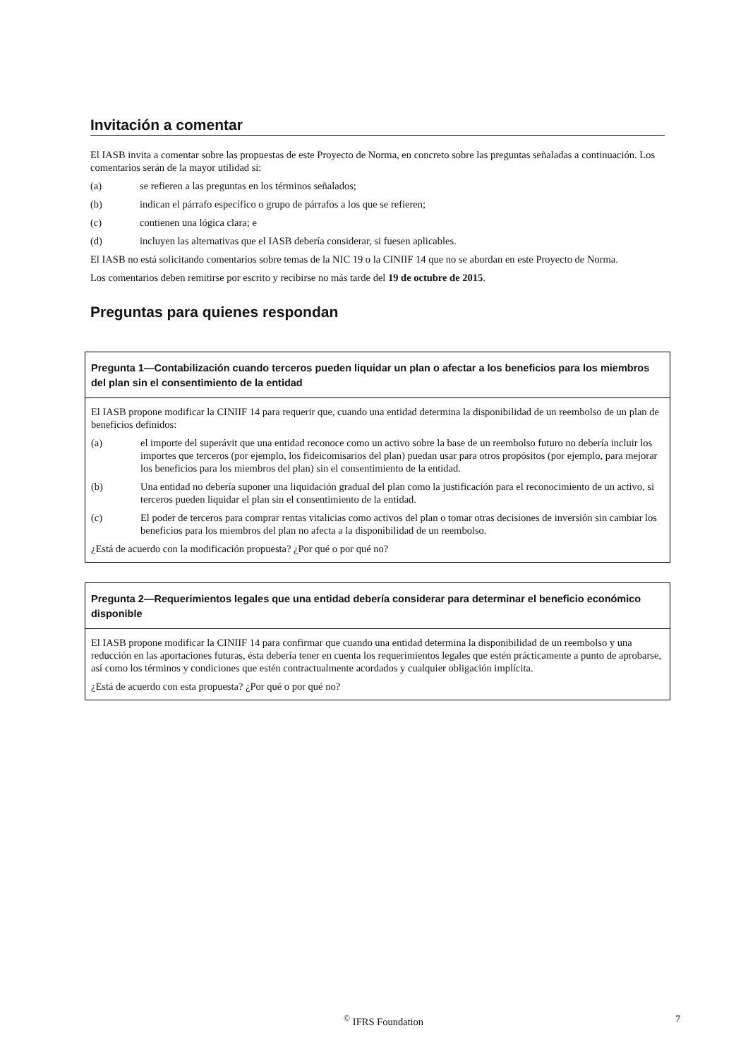Invitación a comentar
El IASB invita a comentar sobre las propuestas de este Proyecto de Norma, en concreto sobre las preguntas señaladas a continuación. Los comentarios serán de la mayor utilidad si:
(a) se refieren a las preguntas en los términos señalados;
(b) indican el párrafo específico o grupo de párrafos a los que se refieren;
(c) contienen una lógica clara; e
(d) incluyen las alternativas que el IASB debería considerar, si fuesen aplicables.
El IASB no está solicitando comentarios sobre temas de la NIC 19 o la CINIIF 14 que no se abordan en este Proyecto de Norma.
Los comentarios deben remitirse por escrito y recibirse no más tarde del 19 de octubre de 2015.
Preguntas para quienes respondan
Pregunta 1—Contabilización cuando terceros pueden liquidar un plan o afectar a los beneficios para los miembros del plan sin el consentimiento de la entidad
El IASB propone modificar la CINIIF 14 para requerir que, cuando una entidad determina la disponibilidad de un reembolso de un plan de beneficios definidos:
(a) el importe del superávit que una entidad reconoce como un activo sobre la base de un reembolso futuro no debería incluir los importes que terceros (por ejemplo, los fideicomisarios del plan) puedan usar para otros propósitos (por ejemplo, para mejorar los beneficios para los miembros del plan) sin el consentimiento de la entidad.
(b) Una entidad no debería suponer una liquidación gradual del plan como la justificación para el reconocimiento de un activo, si terceros pueden liquidar el plan sin el consentimiento de la entidad.
(c) El poder de terceros para comprar rentas vitalicias como activos del plan o tomar otras decisiones de inversión sin cambiar los beneficios para los miembros del plan no afecta a la disponibilidad de un reembolso.
¿Está de acuerdo con la modificación propuesta? ¿Por qué o por qué no?
Pregunta 2—Requerimientos legales que una entidad debería considerar para determinar el beneficio económico disponible
El IASB propone modificar la CINIIF 14 para confirmar que cuando una entidad determina la disponibilidad de un reembolso y una reducción en las aportaciones futuras, ésta debería tener en cuenta los requerimientos legales que estén prácticamente a punto de aprobarse, así como los términos y condiciones que estén contractualmente acordados y cualquier obligación implícita.
¿Está de acuerdo con esta propuesta? ¿Por qué o por qué no?
<sup>©</sup> IFRS Foundation 7